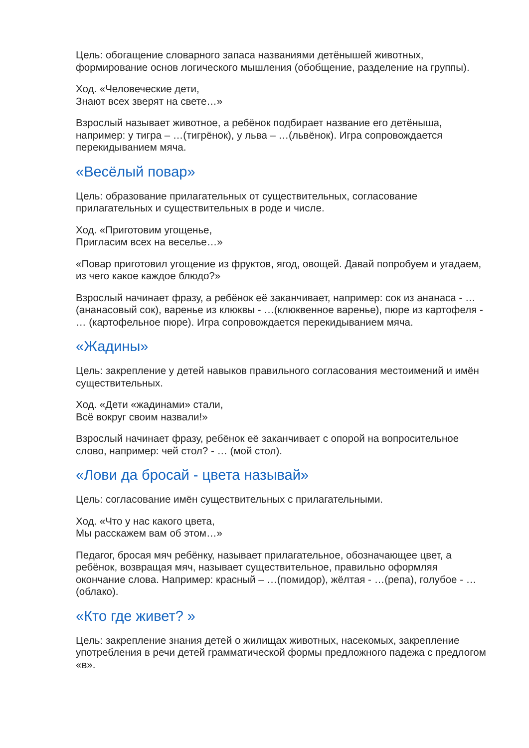Цель: обогащение словарного запаса названиями детёнышей животных, формирование основ логического мышления (обобщение, разделение на группы).
Ход. «Человеческие дети,
Знают всех зверят на свете…»
Взрослый называет животное, а ребёнок подбирает название его детёныша, например: у тигра – …(тигрёнок), у льва – …(львёнок). Игра сопровождается перекидыванием мяча.
«Весёлый повар»
Цель: образование прилагательных от существительных, согласование прилагательных и существительных в роде и числе.
Ход. «Приготовим угощенье,
Пригласим всех на веселье…»
«Повар приготовил угощение из фруктов, ягод, овощей. Давай попробуем и угадаем, из чего какое каждое блюдо?»
Взрослый начинает фразу, а ребёнок её заканчивает, например: сок из ананаса - …(ананасовый сок), варенье из клюквы - …(клюквенное варенье), пюре из картофеля - … (картофельное пюре). Игра сопровождается перекидыванием мяча.
«Жадины»
Цель: закрепление у детей навыков правильного согласования местоимений и имён существительных.
Ход. «Дети «жадинами» стали,
Всё вокруг своим назвали!»
Взрослый начинает фразу, ребёнок её заканчивает с опорой на вопросительное слово, например: чей стол? - … (мой стол).
«Лови да бросай - цвета называй»
Цель: согласование имён существительных с прилагательными.
Ход. «Что у нас какого цвета,
Мы расскажем вам об этом…»
Педагог, бросая мяч ребёнку, называет прилагательное, обозначающее цвет, а ребёнок, возвращая мяч, называет существительное, правильно оформляя окончание слова. Например: красный – …(помидор), жёлтая - …(репа), голубое - …(облако).
«Кто где живет? »
Цель: закрепление знания детей о жилищах животных, насекомых, закрепление употребления в речи детей грамматической формы предложного падежа с предлогом «в».